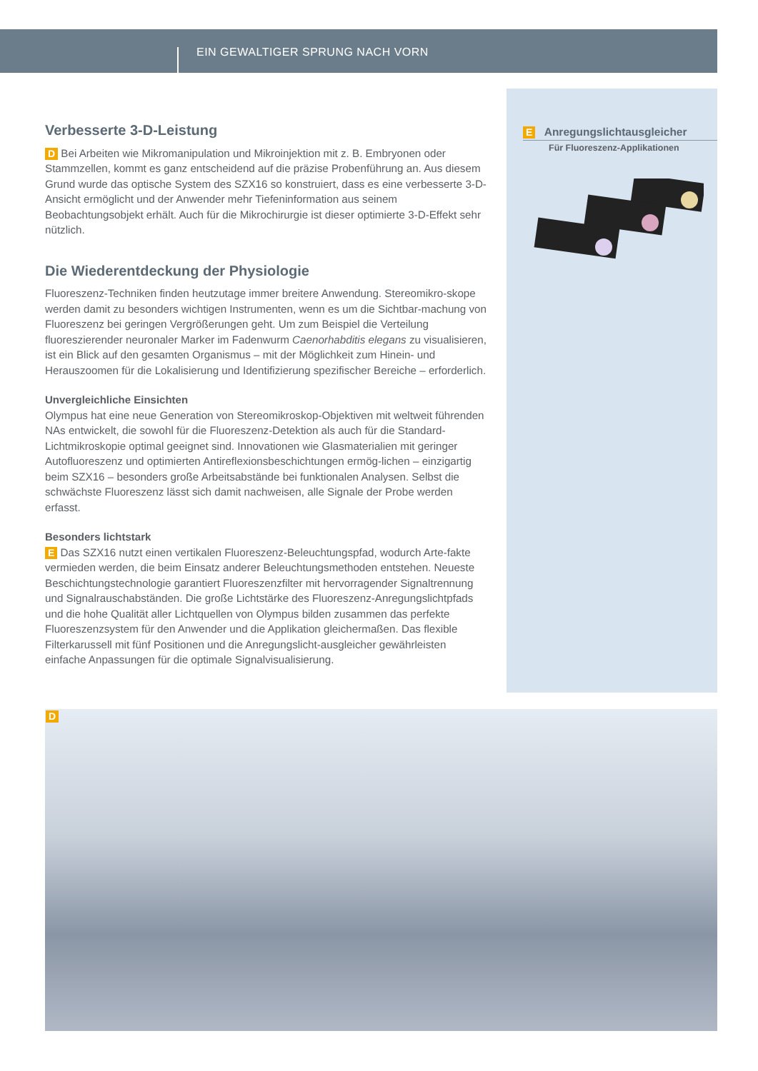EIN GEWALTIGER SPRUNG NACH VORN
E Anregungslichtausgleicher
Für Fluoreszenz-Applikationen
Verbesserte 3-D-Leistung
D Bei Arbeiten wie Mikromanipulation und Mikroinjektion mit z. B. Embryonen oder Stammzellen, kommt es ganz entscheidend auf die präzise Probenführung an. Aus diesem Grund wurde das optische System des SZX16 so konstruiert, dass es eine verbesserte 3-D-Ansicht ermöglicht und der Anwender mehr Tiefeninformation aus seinem Beobachtungsobjekt erhält. Auch für die Mikrochirurgie ist dieser optimierte 3-D-Effekt sehr nützlich.
Die Wiederentdeckung der Physiologie
Fluoreszenz-Techniken finden heutzutage immer breitere Anwendung. Stereomikro-skope werden damit zu besonders wichtigen Instrumenten, wenn es um die Sichtbar-machung von Fluoreszenz bei geringen Vergrößerungen geht. Um zum Beispiel die Verteilung fluoreszierender neuronaler Marker im Fadenwurm Caenorhabditis elegans zu visualisieren, ist ein Blick auf den gesamten Organismus – mit der Möglichkeit zum Hinein- und Herauszoomen für die Lokalisierung und Identifizierung spezifischer Bereiche – erforderlich.
Unvergleichliche Einsichten
Olympus hat eine neue Generation von Stereomikroskop-Objektiven mit weltweit führenden NAs entwickelt, die sowohl für die Fluoreszenz-Detektion als auch für die Standard-Lichtmikroskopie optimal geeignet sind. Innovationen wie Glasmaterialien mit geringer Autofluoreszenz und optimierten Antireflexionsbeschichtungen ermög-lichen – einzigartig beim SZX16 – besonders große Arbeitsabstände bei funktionalen Analysen. Selbst die schwächste Fluoreszenz lässt sich damit nachweisen, alle Signale der Probe werden erfasst.
Besonders lichtstark
E Das SZX16 nutzt einen vertikalen Fluoreszenz-Beleuchtungspfad, wodurch Arte-fakte vermieden werden, die beim Einsatz anderer Beleuchtungsmethoden entstehen. Neueste Beschichtungstechnologie garantiert Fluoreszenzfilter mit hervorragender Signaltrennung und Signalrauschabständen. Die große Lichtstärke des Fluoreszenz-Anregungslichtpfads und die hohe Qualität aller Lichtquellen von Olympus bilden zusammen das perfekte Fluoreszenzsystem für den Anwender und die Applikation gleichermaßen. Das flexible Filterkarussell mit fünf Positionen und die Anregungslicht-ausgleicher gewährleisten einfache Anpassungen für die optimale Signalvisualisierung.
D